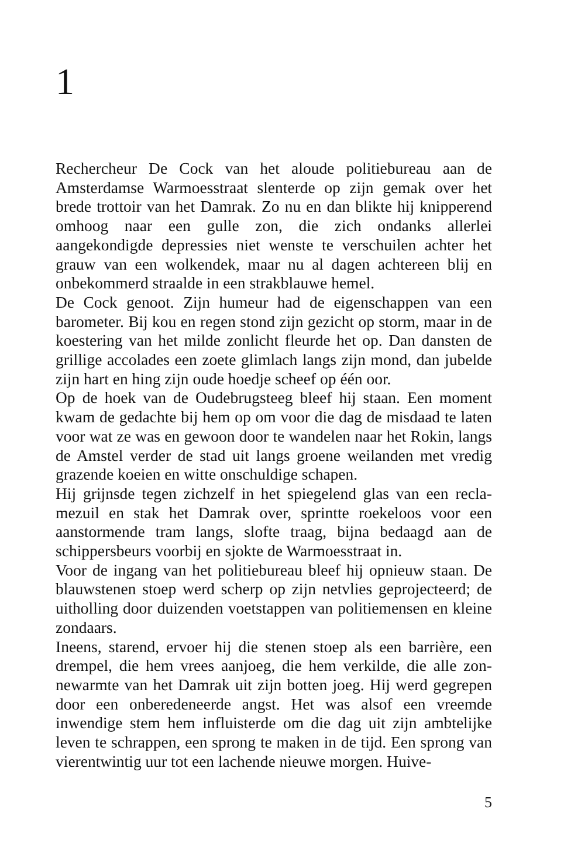1
Rechercheur De Cock van het aloude politiebureau aan de Amsterdamse Warmoesstraat slenterde op zijn gemak over het brede trottoir van het Damrak. Zo nu en dan blikte hij knip­perend omhoog naar een gulle zon, die zich ondanks allerlei aangekondigde depressies niet wenste te verschuilen achter het grauw van een wolkendek, maar nu al dagen achtereen blij en onbekommerd straalde in een strakblauwe hemel.
De Cock genoot. Zijn humeur had de eigenschappen van een barometer. Bij kou en regen stond zijn gezicht op storm, maar in de koestering van het milde zonlicht fleurde het op. Dan dansten de grillige accolades een zoete glimlach langs zijn mond, dan jubelde zijn hart en hing zijn oude hoedje scheef op één oor.
Op de hoek van de Oudebrugsteeg bleef hij staan. Een moment kwam de gedachte bij hem op om voor die dag de misdaad te laten voor wat ze was en gewoon door te wandelen naar het Ro­kin, langs de Amstel verder de stad uit langs groene weilanden met vredig grazende koeien en witte onschuldige schapen.
Hij grijnsde tegen zichzelf in het spiegelend glas van een recla­mezuil en stak het Damrak over, sprintte roekeloos voor een aanstormende tram langs, slofte traag, bijna bedaagd aan de schippersbeurs voorbij en sjokte de Warmoesstraat in.
Voor de ingang van het politiebureau bleef hij opnieuw staan. De blauwstenen stoep werd scherp op zijn netvlies geprojec­teerd; de uitholling door duizenden voetstappen van politie­mensen en kleine zondaars.
Ineens, starend, ervoer hij die stenen stoep als een barrière, een drempel, die hem vrees aanjoeg, die hem verkilde, die alle zon­newarmte van het Damrak uit zijn botten joeg. Hij werd gegre­pen door een onberedeneerde angst. Het was alsof een vreemde inwendige stem hem influisterde om die dag uit zijn ambtelijke leven te schrappen, een sprong te maken in de tijd. Een sprong van vierentwintig uur tot een lachende nieuwe morgen. Huive-
5